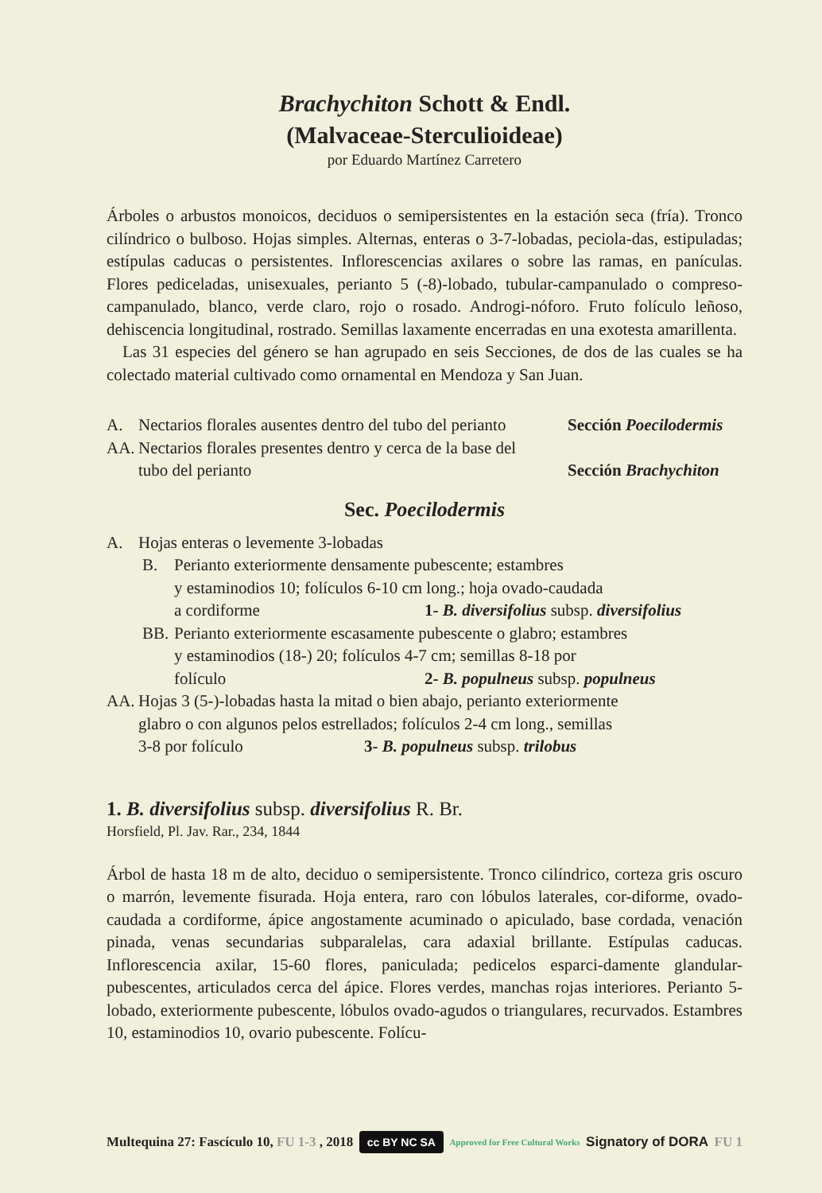Brachychiton Schott & Endl.
(Malvaceae-Sterculioideae)
por Eduardo Martínez Carretero
Árboles o arbustos monoicos, deciduos o semipersistentes en la estación seca (fría). Tronco cilíndrico o bulboso. Hojas simples. Alternas, enteras o 3-7-lobadas, peciola-das, estipuladas; estípulas caducas o persistentes. Inflorescencias axilares o sobre las ramas, en panículas. Flores pediceladas, unisexuales, perianto 5 (-8)-lobado, tubular-campanulado o compreso-campanulado, blanco, verde claro, rojo o rosado. Androgi-nóforo. Fruto folículo leñoso, dehiscencia longitudinal, rostrado. Semillas laxamente encerradas en una exotesta amarillenta.
Las 31 especies del género se han agrupado en seis Secciones, de dos de las cuales se ha colectado material cultivado como ornamental en Mendoza y San Juan.
A. Nectarios florales ausentes dentro del tubo del perianto Sección Poecilodermis
AA. Nectarios florales presentes dentro y cerca de la base del
tubo del perianto
Sección Brachychiton
Sec. Poecilodermis
A. Hojas enteras o levemente 3-lobadas
B. Perianto exteriormente densamente pubescente; estambres
y estaminodios 10; folículos 6-10 cm long.; hoja ovado-caudada
a cordiforme 1- B. diversifolius subsp. diversifolius
BB. Perianto exteriormente escasamente pubescente o glabro; estambres
y estaminodios (18-) 20; folículos 4-7 cm; semillas 8-18 por
folículo 2- B. populneus subsp. populneus
AA. Hojas 3 (5-)-lobadas hasta la mitad o bien abajo, perianto exteriormente
glabro o con algunos pelos estrellados; folículos 2-4 cm long., semillas
3-8 por folículo 3- B. populneus subsp. trilobus
1. B. diversifolius subsp. diversifolius R. Br.
Horsfield, Pl. Jav. Rar., 234, 1844
Árbol de hasta 18 m de alto, deciduo o semipersistente. Tronco cilíndrico, corteza gris oscuro o marrón, levemente fisurada. Hoja entera, raro con lóbulos laterales, cor-diforme, ovado-caudada a cordiforme, ápice angostamente acuminado o apiculado, base cordada, venación pinada, venas secundarias subparalelas, cara adaxial brillante. Estípulas caducas. Inflorescencia axilar, 15-60 flores, paniculada; pedicelos esparci-damente glandular-pubescentes, articulados cerca del ápice. Flores verdes, manchas rojas interiores. Perianto 5-lobado, exteriormente pubescente, lóbulos ovado-agudos o triangulares, recurvados. Estambres 10, estaminodios 10, ovario pubescente. Folícu-
Multequina 27: Fascículo 10, FU 1-3 , 2018 cc BY NC SA Approved for Free Cultural Works Signatory of DORA FU 1